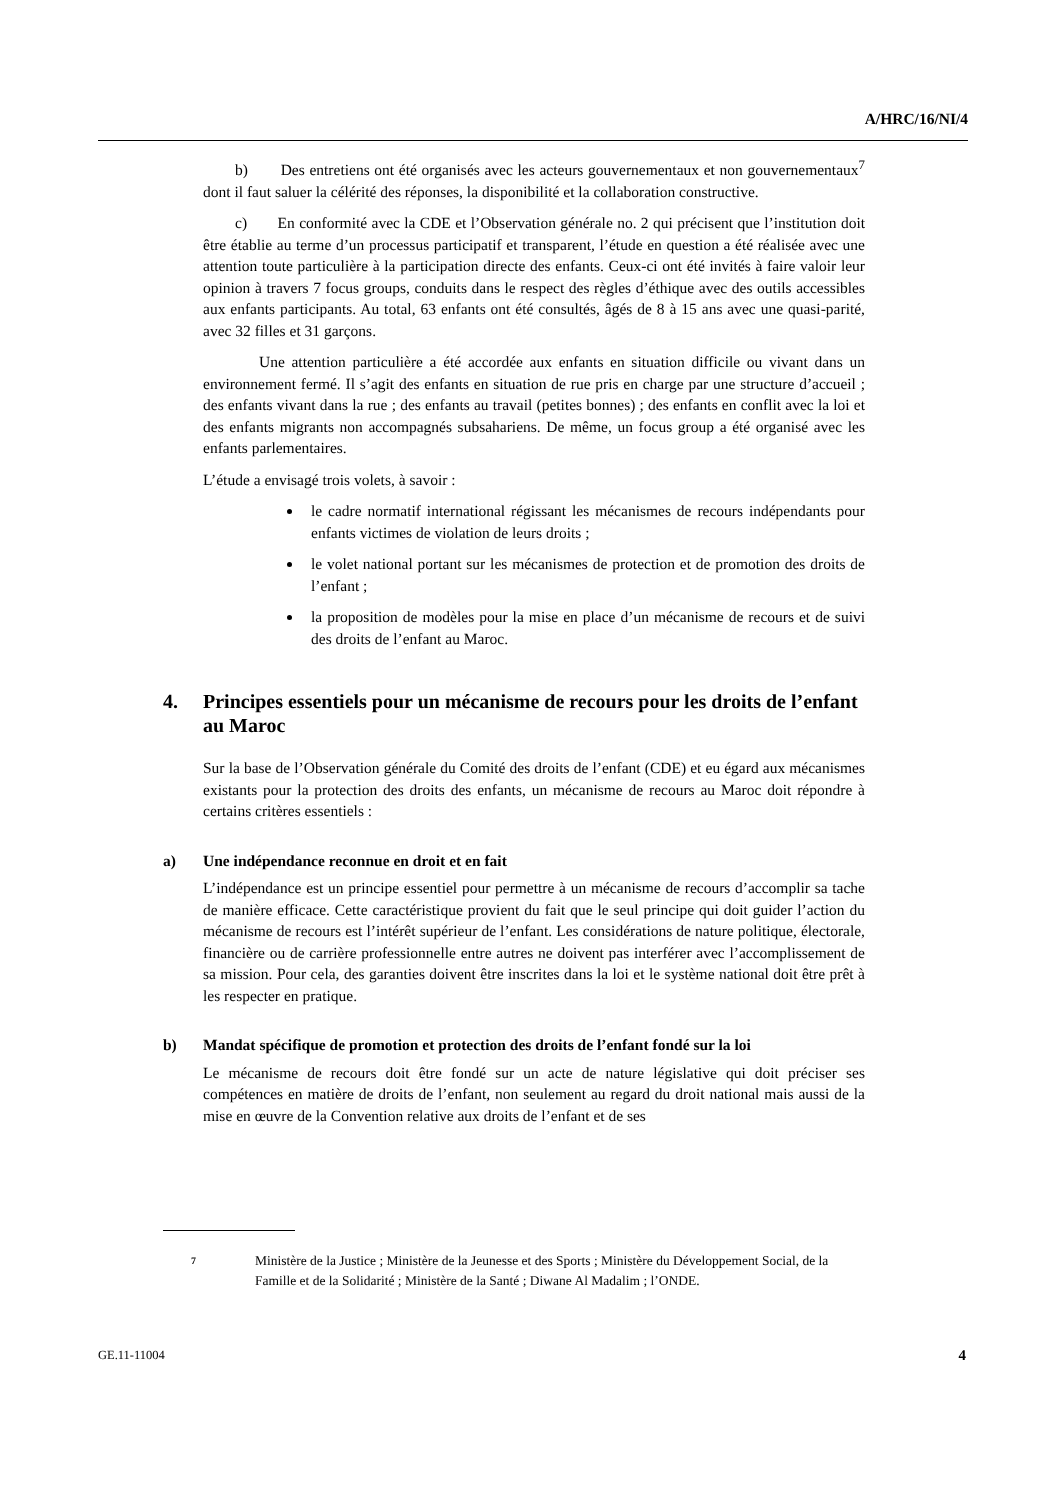A/HRC/16/NI/4
b) Des entretiens ont été organisés avec les acteurs gouvernementaux et non gouvernementaux<sup>7</sup> dont il faut saluer la célérité des réponses, la disponibilité et la collaboration constructive.
c) En conformité avec la CDE et l’Observation générale no. 2 qui précisent que l’institution doit être établie au terme d’un processus participatif et transparent, l’étude en question a été réalisée avec une attention toute particulière à la participation directe des enfants. Ceux-ci ont été invités à faire valoir leur opinion à travers 7 focus groups, conduits dans le respect des règles d’éthique avec des outils accessibles aux enfants participants. Au total, 63 enfants ont été consultés, âgés de 8 à 15 ans avec une quasi-parité, avec 32 filles et 31 garçons.
Une attention particulière a été accordée aux enfants en situation difficile ou vivant dans un environnement fermé. Il s’agit des enfants en situation de rue pris en charge par une structure d’accueil ; des enfants vivant dans la rue ; des enfants au travail (petites bonnes) ; des enfants en conflit avec la loi et des enfants migrants non accompagnés subsahariens. De même, un focus group a été organisé avec les enfants parlementaires.
L’étude a envisagé trois volets, à savoir :
le cadre normatif international régissant les mécanismes de recours indépendants pour enfants victimes de violation de leurs droits ;
le volet national portant sur les mécanismes de protection et de promotion des droits de l’enfant ;
la proposition de modèles pour la mise en place d’un mécanisme de recours et de suivi des droits de l’enfant au Maroc.
4. Principes essentiels pour un mécanisme de recours pour les droits de l’enfant au Maroc
Sur la base de l’Observation générale du Comité des droits de l’enfant (CDE) et eu égard aux mécanismes existants pour la protection des droits des enfants, un mécanisme de recours au Maroc doit répondre à certains critères essentiels :
a) Une indépendance reconnue en droit et en fait
L’indépendance est un principe essentiel pour permettre à un mécanisme de recours d’accomplir sa tache de manière efficace. Cette caractéristique provient du fait que le seul principe qui doit guider l’action du mécanisme de recours est l’intérêt supérieur de l’enfant. Les considérations de nature politique, électorale, financière ou de carrière professionnelle entre autres ne doivent pas interférer avec l’accomplissement de sa mission. Pour cela, des garanties doivent être inscrites dans la loi et le système national doit être prêt à les respecter en pratique.
b) Mandat spécifique de promotion et protection des droits de l’enfant fondé sur la loi
Le mécanisme de recours doit être fondé sur un acte de nature législative qui doit préciser ses compétences en matière de droits de l’enfant, non seulement au regard du droit national mais aussi de la mise en œuvre de la Convention relative aux droits de l’enfant et de ses
7 Ministère de la Justice ; Ministère de la Jeunesse et des Sports ; Ministère du Développement Social, de la Famille et de la Solidarité ; Ministère de la Santé ; Diwane Al Madalim ; l’ONDE.
GE.11-11004 4